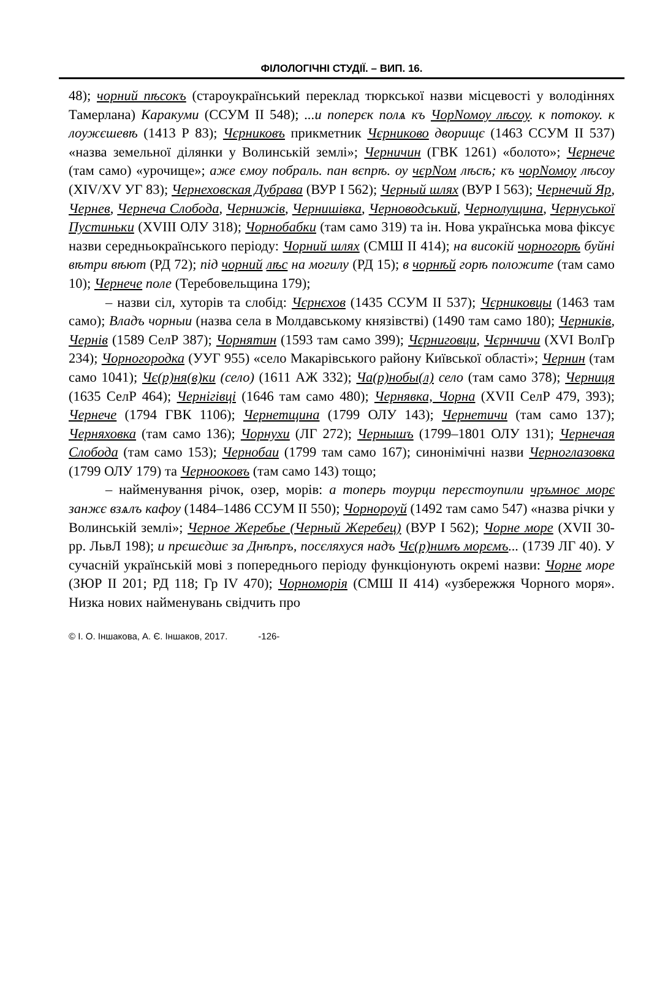ФІЛОЛОГІЧНІ СТУДІЇ. – ВИП. 16.
48); чорний пѣсокъ (староукраїнський переклад тюркської назви місцевості у володіннях Тамерлана) Каракуми (ССУМ ІІ 548); ...и поперєк полѧ къ ЧорNомоу лѣсоу. к потокоу. к лоужєшевѣ (1413 Р 83); Чєрниковъ прикметник Чєрниково дворищє (1463 ССУМ ІІ 537) «назва земельної ділянки у Волинській землі»; Черничин (ГВК 1261) «болото»; Чернече (там само) «урочище»; аже ємоу побраль. пан вєпрѣ. оу чєрNом лѣсѣ; къ чорNомоу лѣсоу (XIV/XV УГ 83); Чернеховская Дубрава (ВУР І 562); Черный шлях (ВУР І 563); Чернечий Яр, Чернев, Чернеча Слобода, Чернижів, Чернишівка, Черноводський, Чернолущина, Чернуської Пустиньки (XVIII ОЛУ 318); Чорнобабки (там само 319) та ін. Нова українська мова фіксує назви середньокраїнського періоду: Чорний шлях (СМШ ІІ 414); на високій чорногорѣ буйні вѣтри вѣют (РД 72); під чорний лѣс на могилу (РД 15); в чорнѣй горѣ положите (там само 10); Чернече поле (Теребовельщина 179);
– назви сіл, хуторів та слобід: Чєрнєхов (1435 ССУМ ІІ 537); Чєрниковцы (1463 там само); Владъ чорныи (назва села в Молдавському князівстві) (1490 там само 180); Черників, Чернів (1589 СелР 387); Чорнятин (1593 там само 399); Чєрниговци, Чєрнчичи (XVI ВолГр 234); Чорногородка (УУГ 955) «село Макарівського району Київської області»; Чернин (там само 1041); Чє(р)ня(в)ки (село) (1611 АЖ 332); Ча(р)нобы(л) село (там само 378); Черниця (1635 СелР 464); Чернігівці (1646 там само 480); Чернявка, Чорна (XVII СелР 479, 393); Чернече (1794 ГВК 1106); Чернетщина (1799 ОЛУ 143); Чернетичи (там само 137); Черняховка (там само 136); Чорнухи (ЛГ 272); Чернышъ (1799–1801 ОЛУ 131); Чернечая Слобода (там само 153); Чернобаи (1799 там само 167); синонімічні назви Черноглазовка (1799 ОЛУ 179) та Чернооковъ (там само 143) тощо;
– найменування річок, озер, морів: а топерь тоурци перєстоупили чръмноє морє занжє взѧлъ кафоу (1484–1486 ССУМ ІІ 550); Чорнороуй (1492 там само 547) «назва річки у Волинській землі»; Черное Жеребье (Черный Жеребец) (ВУР І 562); Чорне море (XVII 30-рр. ЛьвЛ 198); и прєшєдшє за Днѣпръ, посєляхуся надъ Чє(р)нимъ морємъ... (1739 ЛГ 40). У сучасній українській мові з попереднього періоду функціонують окремі назви: Чорне море (ЗЮР ІІ 201; РД 118; Гр IV 470); Чорноморія (СМШ ІІ 414) «узбережжя Чорного моря». Низка нових найменувань свідчить про
© І. О. Іншакова, А. Є. Іншаков, 2017. -126-